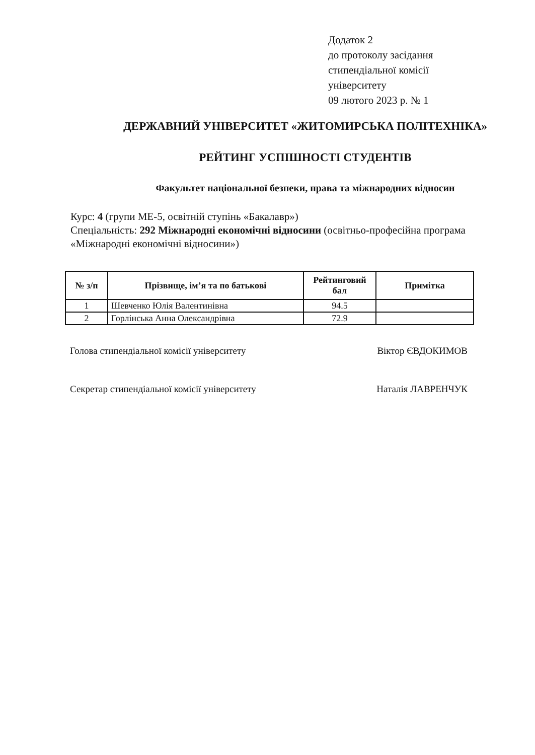Додаток 2
до протоколу засідання
стипендіальної комісії
університету
09 лютого 2023 р. № 1
ДЕРЖАВНИЙ УНІВЕРСИТЕТ «ЖИТОМИРСЬКА ПОЛІТЕХНІКА»
РЕЙТИНГ УСПІШНОСТІ СТУДЕНТІВ
Факультет національної безпеки, права та міжнародних відносин
Курс: 4 (групи МЕ-5, освітній ступінь «Бакалавр»)
Спеціальність: 292 Міжнародні економічні відносини (освітньо-професійна програма «Міжнародні економічні відносини»)
| № з/п | Прізвище, ім’я та по батькові | Рейтинговий бал | Примітка |
| --- | --- | --- | --- |
| 1 | Шевченко Юлія Валентинівна | 94.5 | |
| 2 | Горлінська Анна Олександрівна | 72.9 | |
Голова стипендіальної комісії університету Віктор ЄВДОКИМОВ
Секретар стипендіальної комісії університету Наталія ЛАВРЕНЧУК